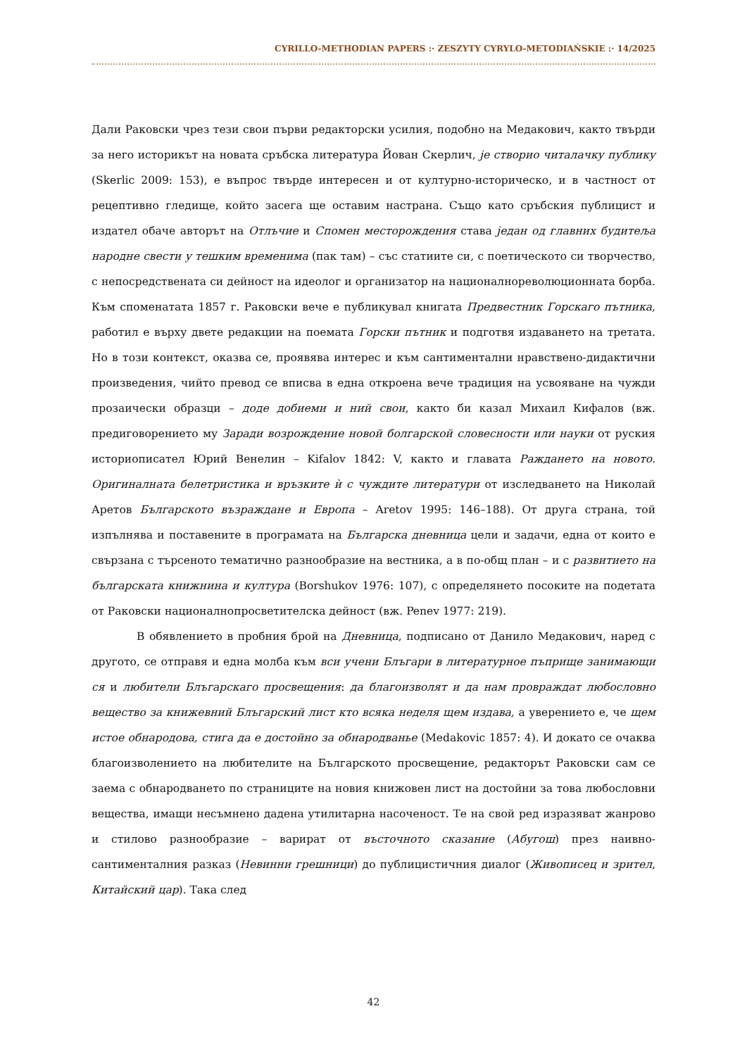CYRILLO-METHODIAN PAPERS :· ZESZYTY CYRYLO-METODIAŃSKIE :· 14/2025
Дали Раковски чрез тези свои първи редакторски усилия, подобно на Медакович, както твърди за него историкът на новата сръбска литература Йован Скерлич, је створио читалачку публику (Skerlic 2009: 153), е въпрос твърде интересен и от културно-историческо, и в частност от рецептивно гледище, който засега ще оставим настрана. Също като сръбския публицист и издател обаче авторът на Отлъчие и Спомен месторождения става један од главних будитеља народне свести у тешким временима (пак там) – със статиите си, с поетическото си творчество, с непосредствената си дейност на идеолог и организатор на националнореволюционната борба. Към споменатата 1857 г. Раковски вече е публикувал книгата Предвестник Горскаго пътника, работил е върху двете редакции на поемата Горски пътник и подготвя издаването на третата. Но в този контекст, оказва се, проявява интерес и към сантиментални нравствено-дидактични произведения, чийто превод се вписва в една откроена вече традиция на усвояване на чужди прозаически образци – доде добиеми и ний свои, както би казал Михаил Кифалов (вж. предиговорението му Заради возрождение новой болгарской словесности или науки от руския историописател Юрий Венелин – Kifalov 1842: V, както и главата Раждането на новото. Оригиналната белетристика и връзките ѝ с чуждите литератури от изследването на Николай Аретов Българското възраждане и Европа – Aretov 1995: 146–188). От друга страна, той изпълнява и поставените в програмата на Българска дневница цели и задачи, една от които е свързана с търсеното тематично разнообразие на вестника, а в по-общ план – и с развитието на българската книжнина и култура (Borshukov 1976: 107), с определянето посоките на подетата от Раковски националнопросветителска дейност (вж. Penev 1977: 219).
В обявлението в пробния брой на Дневница, подписано от Данило Медакович, наред с другото, се отправя и една молба към вси учени Блъгари в литературное пъприще занимающи ся и любители Блъгарскаго просвещения: да благоизволят и да нам провраждат любословно вещество за книжевний Блъгарский лист кто всяка неделя щем издава, а уверението е, че щем истое обнародова, стига да е достойно за обнародванье (Medakovic 1857: 4). И докато се очаква благоизволението на любителите на Българското просвещение, редакторът Раковски сам се заема с обнародването по страниците на новия книжовен лист на достойни за това любословни вещества, имащи несъмнено дадена утилитарна насоченост. Те на свой ред изразяват жанрово и стилово разнообразие – варират от въсточното сказание (Абугош) през наивно-сантименталния разказ (Невинни грешници) до публицистичния диалог (Живописец и зрител, Китайский цар). Така след
42